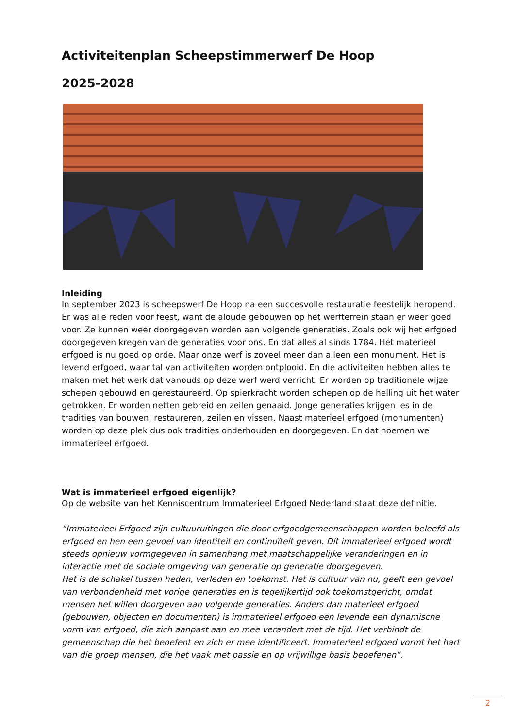Activiteitenplan Scheepstimmerwerf De Hoop
2025-2028
Inleiding
In september 2023 is scheepswerf De Hoop na een succesvolle restauratie feestelijk heropend. Er was alle reden voor feest, want de aloude gebouwen op het werfterrein staan er weer goed voor. Ze kunnen weer doorgegeven worden aan volgende generaties. Zoals ook wij het erfgoed doorgegeven kregen van de generaties voor ons. En dat alles al sinds 1784. Het materieel erfgoed is nu goed op orde. Maar onze werf is zoveel meer dan alleen een monument. Het is levend erfgoed, waar tal van activiteiten worden ontplooid. En die activiteiten hebben alles te maken met het werk dat vanouds op deze werf werd verricht. Er worden op traditionele wijze schepen gebouwd en gerestaureerd. Op spierkracht worden schepen op de helling uit het water getrokken. Er worden netten gebreid en zeilen genaaid. Jonge generaties krijgen les in de tradities van bouwen, restaureren, zeilen en vissen. Naast materieel erfgoed (monumenten) worden op deze plek dus ook tradities onderhouden en doorgegeven. En dat noemen we immaterieel erfgoed.
Wat is immaterieel erfgoed eigenlijk?
Op de website van het Kenniscentrum Immaterieel Erfgoed Nederland staat deze definitie.
“Immaterieel Erfgoed zijn cultuuruitingen die door erfgoedgemeenschappen worden beleefd als erfgoed en hen een gevoel van identiteit en continuïteit geven. Dit immaterieel erfgoed wordt steeds opnieuw vormgegeven in samenhang met maatschappelijke veranderingen en in interactie met de sociale omgeving van generatie op generatie doorgegeven.
Het is de schakel tussen heden, verleden en toekomst. Het is cultuur van nu, geeft een gevoel van verbondenheid met vorige generaties en is tegelijkertijd ook toekomstgericht, omdat mensen het willen doorgeven aan volgende generaties. Anders dan materieel erfgoed (gebouwen, objecten en documenten) is immaterieel erfgoed een levende een dynamische vorm van erfgoed, die zich aanpast aan en mee verandert met de tijd. Het verbindt de gemeenschap die het beoefent en zich er mee identificeert. Immaterieel erfgoed vormt het hart van die groep mensen, die het vaak met passie en op vrijwillige basis beoefenen”.
2